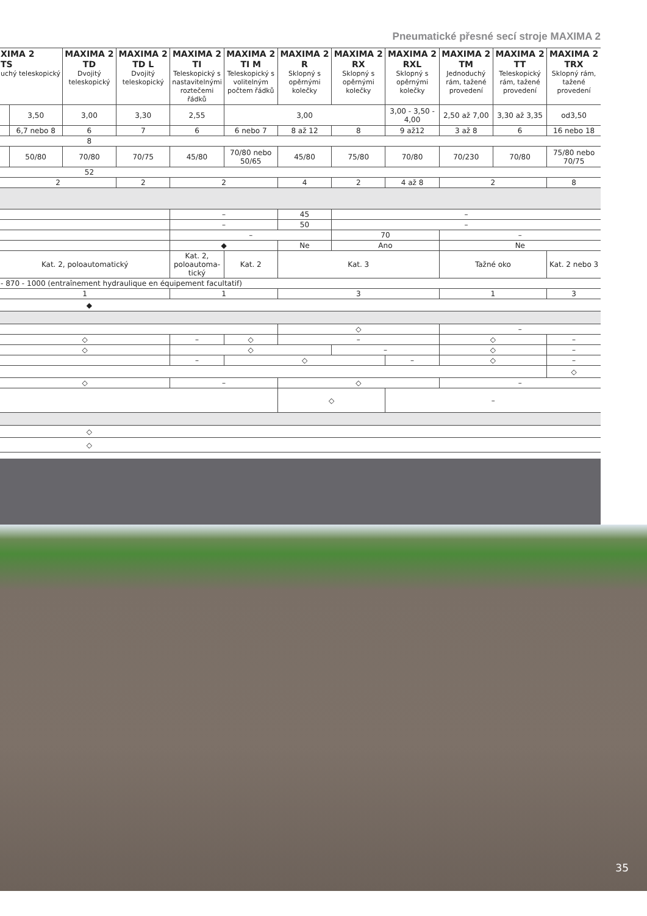Pneumatické přesné secí stroje MAXIMA 2
| XIMA 2 TS uchý teleskopický | | MAXIMA 2 TD Dvojitý teleskopický | MAXIMA 2 TD L Dvojitý teleskopický | MAXIMA 2 TI Teleskopický s nastavitelnými roztečemi řádků | MAXIMA 2 TI M Teleskopický s volitelným počtem řádků | MAXIMA 2 R Sklopný s opěrnými kolečky | MAXIMA 2 RX Sklopný s opěrnými kolečky | MAXIMA 2 RXL Sklopný s opěrnými kolečky | MAXIMA 2 TM Jednoduchý rám, tažené provedení | MAXIMA 2 TT Teleskopický rám, tažené provedení | MAXIMA 2 TRX Sklopný rám, tažené provedení |
| --- | --- | --- | --- | --- | --- | --- | --- | --- | --- | --- | --- |
| | 3,50 | 3,00 | 3,30 | 2,55 | 3,00 | | | 3,00 - 3,50 - 4,00 | 2,50 až 7,00 | 3,30 až 3,35 | od3,50 |
| | 6,7 nebo 8 | 6 | 7 | 6 | 6 nebo 7 | 8 až 12 | 8 | 9 až12 | 3 až 8 | 6 | 16 nebo 18 |
| | | 8 | | | | | | | | | |
| | 50/80 | 70/80 | 70/75 | 45/80 | 70/80 nebo 50/65 | 45/80 | 75/80 | 70/80 | 70/230 | 70/80 | 75/80 nebo 70/75 |
| | | 52 | | | | | | | | | |
| 2 | | | 2 | 2 | | 4 | 2 | 4 až 8 | 2 | | 8 |
| | | | | – | | 45 | – | | | | |
| | | | | – | | 50 | – | | | | |
| | | | | – | | | 70 | | – | | |
| | | | | ◆ | | Ne | Ano | | Ne | | |
| Kat. 2, poloautomatický | | | | Kat. 2, poloautoma-tický | Kat. 2 | Kat. 3 | | | Tažné oko | | Kat. 2 nebo 3 |
| - 870 - 1000 (entraînement hydraulique en équipement facultatif) | | | | | | | | | | | |
| 1 | | | | 1 | | 3 | | | 1 | | 3 |
| | | ◆ | | | | | | | | | |
| | | | | | | ◇ | | | – | | |
| ◇ | | | | – | ◇ | – | | | ◇ | | – |
| ◇ | | | | ◇ | | | – | | ◇ | | – |
| | | | | – | ◇ | | | – | ◇ | | – |
| | | | | | | | | | | | ◇ |
| ◇ | | | | – | | ◇ | | | – | | |
| | | | | | | ◇ | | – | | | |
| | | ◇ | | | | | | | | | |
| | | ◇ | | | | | | | | | |
35